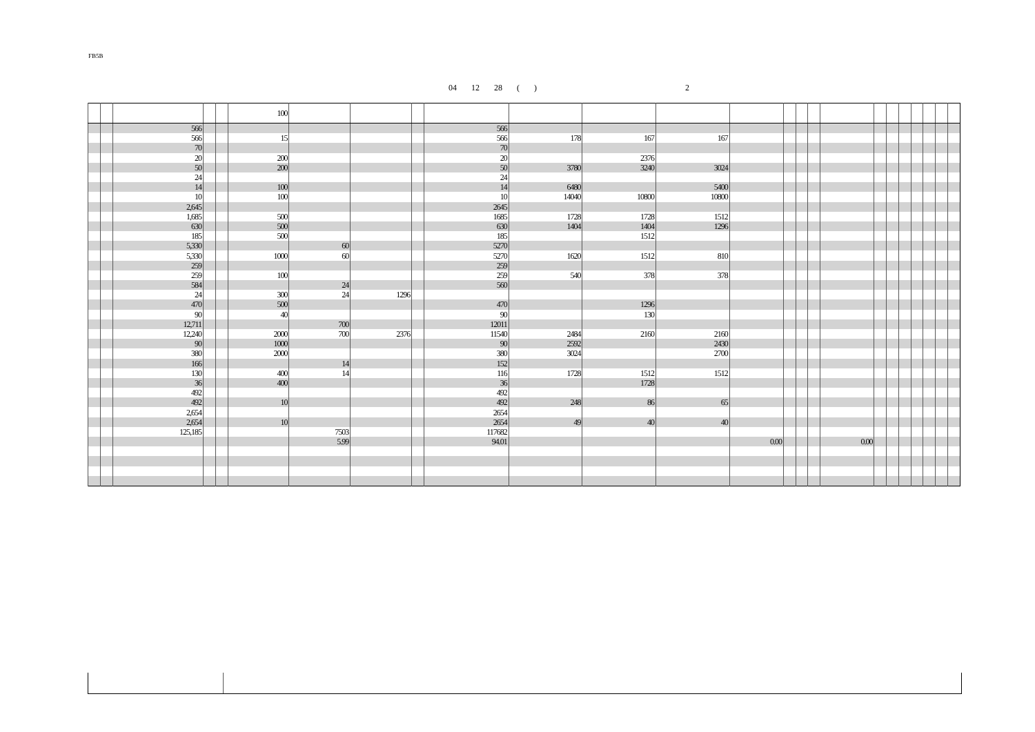FB5B
04 12 28 ( ) 2
| | | | | | 100 | | | | | | | | | | | | | | | | | | | |
| | | 566 | | | | | | | 566 | | | | | | | | | | | | | | | |
| | | 566 | | | 15 | | | | 566 | 178 | 167 | 167 | | | | | | | | | | | | |
| | | 70 | | | | | | | 70 | | | | | | | | | | | | | | | |
| | | 20 | | | 200 | | | | 20 | | 2376 | | | | | | | | | | | | | |
| | | 50 | | | 200 | | | | 50 | 3780 | 3240 | 3024 | | | | | | | | | | | | |
| | | 24 | | | | | | | 24 | | | | | | | | | | | | | | | |
| | | 14 | | | 100 | | | | 14 | 6480 | | 5400 | | | | | | | | | | | | |
| | | 10 | | | 100 | | | | 10 | 14040 | 10800 | 10800 | | | | | | | | | | | | |
| | | 2,645 | | | | | | | 2645 | | | | | | | | | | | | | | | |
| | | 1,685 | | | 500 | | | | 1685 | 1728 | 1728 | 1512 | | | | | | | | | | | | |
| | | 630 | | | 500 | | | | 630 | 1404 | 1404 | 1296 | | | | | | | | | | | | |
| | | 185 | | | 500 | | | | 185 | | 1512 | | | | | | | | | | | | | |
| | | 5,330 | | | | 60 | | | 5270 | | | | | | | | | | | | | | | |
| | | 5,330 | | | 1000 | 60 | | | 5270 | 1620 | 1512 | 810 | | | | | | | | | | | | |
| | | 259 | | | | | | | 259 | | | | | | | | | | | | | | | |
| | | 259 | | | 100 | | | | 259 | 540 | 378 | 378 | | | | | | | | | | | | |
| | | 584 | | | | 24 | | | 560 | | | | | | | | | | | | | | | |
| | | 24 | | | 300 | 24 | 1296 | | | | | | | | | | | | | | | | | |
| | | 470 | | | 500 | | | | 470 | | 1296 | | | | | | | | | | | | | |
| | | 90 | | | 40 | | | | 90 | | 130 | | | | | | | | | | | | | |
| | | 12,711 | | | | 700 | | | 12011 | | | | | | | | | | | | | | | |
| | | 12,240 | | | 2000 | 700 | 2376 | | 11540 | 2484 | 2160 | 2160 | | | | | | | | | | | | |
| | | 90 | | | 1000 | | | | 90 | 2592 | | 2430 | | | | | | | | | | | | |
| | | 380 | | | 2000 | | | | 380 | 3024 | | 2700 | | | | | | | | | | | | |
| | | 166 | | | | 14 | | | 152 | | | | | | | | | | | | | | | |
| | | 130 | | | 400 | 14 | | | 116 | 1728 | 1512 | 1512 | | | | | | | | | | | | |
| | | 36 | | | 400 | | | | 36 | | 1728 | | | | | | | | | | | | | |
| | | 492 | | | | | | | 492 | | | | | | | | | | | | | | | |
| | | 492 | | | 10 | | | | 492 | 248 | 86 | 65 | | | | | | | | | | | | |
| | | 2,654 | | | | | | | 2654 | | | | | | | | | | | | | | | |
| | | 2,654 | | | 10 | | | | 2654 | 49 | 40 | 40 | | | | | | | | | | | | |
| | | 125,185 | | | | 7503 | | | 117682 | | | | | | | | | | | | | | | |
| | | | | | | 5.99 | | | 94.01 | | | | 0.00 | | | | 0.00 | | | | | | | |